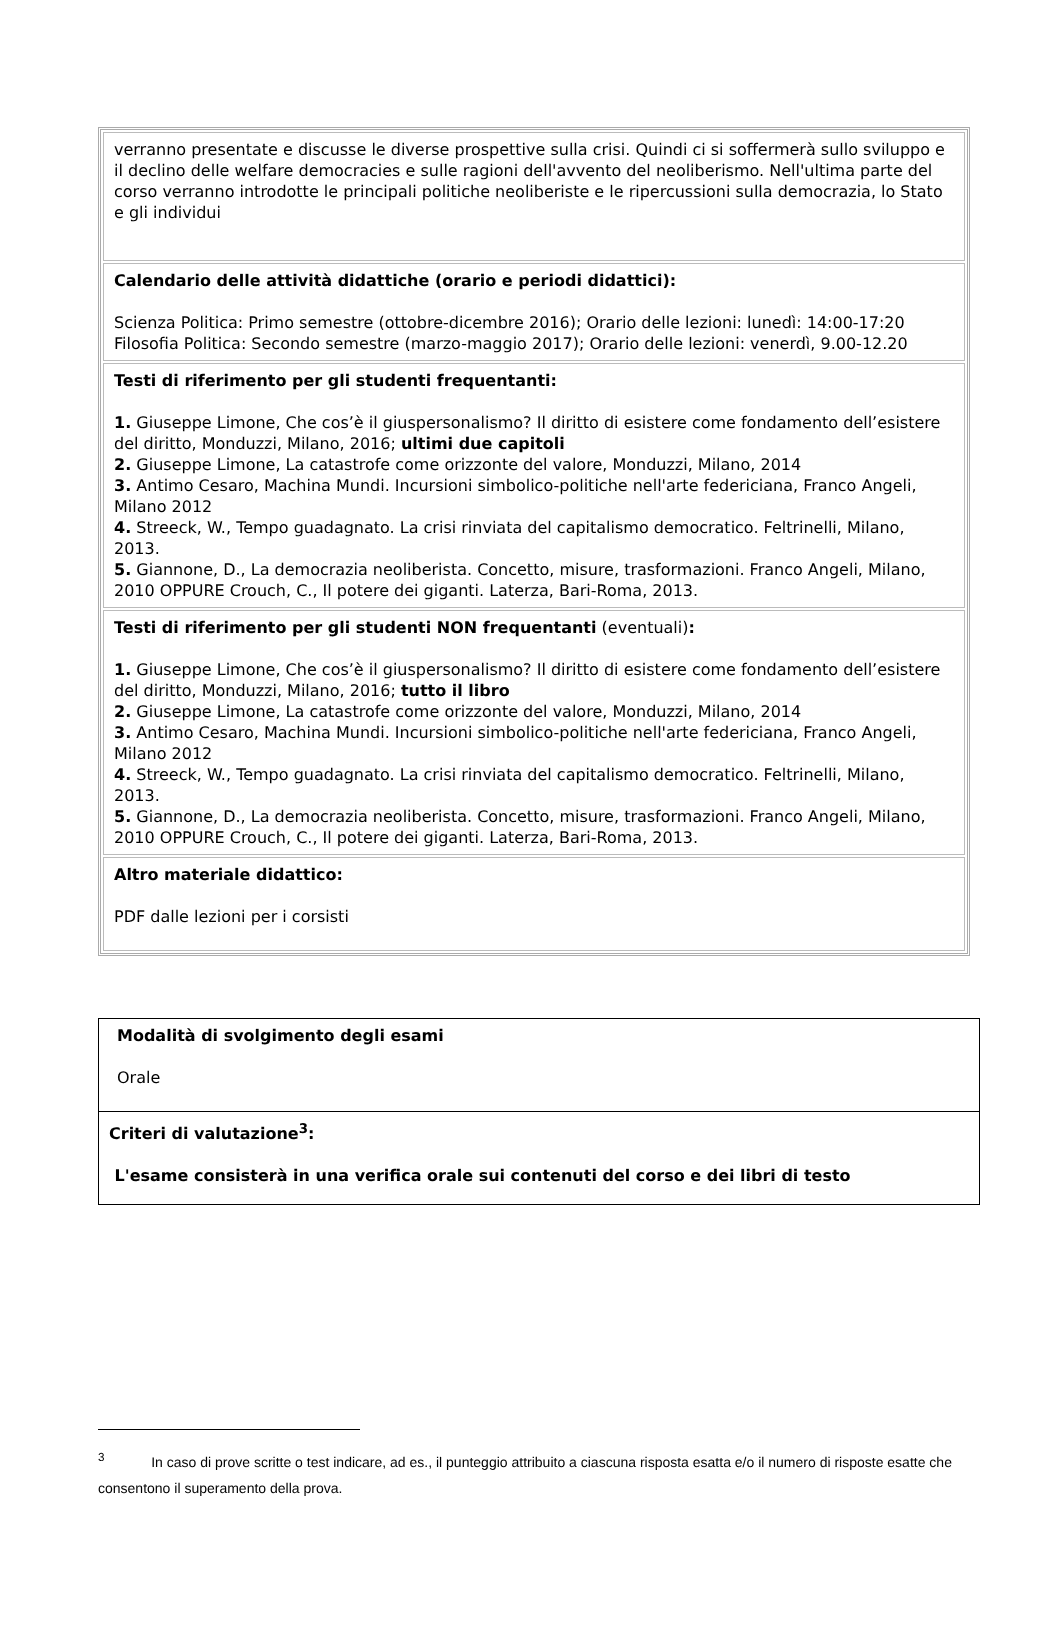| verranno presentate e discusse le diverse prospettive sulla crisi. Quindi ci si soffermerà sullo sviluppo e il declino delle welfare democracies e sulle ragioni dell'avvento del neoliberismo. Nell'ultima parte del corso verranno introdotte le principali politiche neoliberiste e le ripercussioni sulla democrazia, lo Stato e gli individui |
| Calendario delle attività didattiche (orario e periodi didattici): Scienza Politica: Primo semestre (ottobre-dicembre 2016); Orario delle lezioni: lunedì: 14:00-17:20 Filosofia Politica: Secondo semestre (marzo-maggio 2017); Orario delle lezioni: venerdì, 9.00-12.20 |
| Testi di riferimento per gli studenti frequentanti: 1. Giuseppe Limone, Che cos’è il giuspersonalismo? Il diritto di esistere come fondamento dell’esistere del diritto, Monduzzi, Milano, 2016; ultimi due capitoli 2. Giuseppe Limone, La catastrofe come orizzonte del valore, Monduzzi, Milano, 2014 3. Antimo Cesaro, Machina Mundi. Incursioni simbolico-politiche nell'arte federiciana, Franco Angeli, Milano 2012 4. Streeck, W., Tempo guadagnato. La crisi rinviata del capitalismo democratico. Feltrinelli, Milano, 2013. 5. Giannone, D., La democrazia neoliberista. Concetto, misure, trasformazioni. Franco Angeli, Milano, 2010 OPPURE Crouch, C., Il potere dei giganti. Laterza, Bari-Roma, 2013. |
| Testi di riferimento per gli studenti NON frequentanti (eventuali) : 1. Giuseppe Limone, Che cos’è il giuspersonalismo? Il diritto di esistere come fondamento dell’esistere del diritto, Monduzzi, Milano, 2016; tutto il libro 2. Giuseppe Limone, La catastrofe come orizzonte del valore, Monduzzi, Milano, 2014 3. Antimo Cesaro, Machina Mundi. Incursioni simbolico-politiche nell'arte federiciana, Franco Angeli, Milano 2012 4. Streeck, W., Tempo guadagnato. La crisi rinviata del capitalismo democratico. Feltrinelli, Milano, 2013. 5. Giannone, D., La democrazia neoliberista. Concetto, misure, trasformazioni. Franco Angeli, Milano, 2010 OPPURE Crouch, C., Il potere dei giganti. Laterza, Bari-Roma, 2013. |
| Altro materiale didattico: PDF dalle lezioni per i corsisti |
| Modalità di svolgimento degli esami Orale |
| Criteri di valutazione<sup>3</sup>: L'esame consisterà in una verifica orale sui contenuti del corso e dei libri di testo |
<sup>3</sup> In caso di prove scritte o test indicare, ad es., il punteggio attribuito a ciascuna risposta esatta e/o il numero di risposte esatte che consentono il superamento della prova.